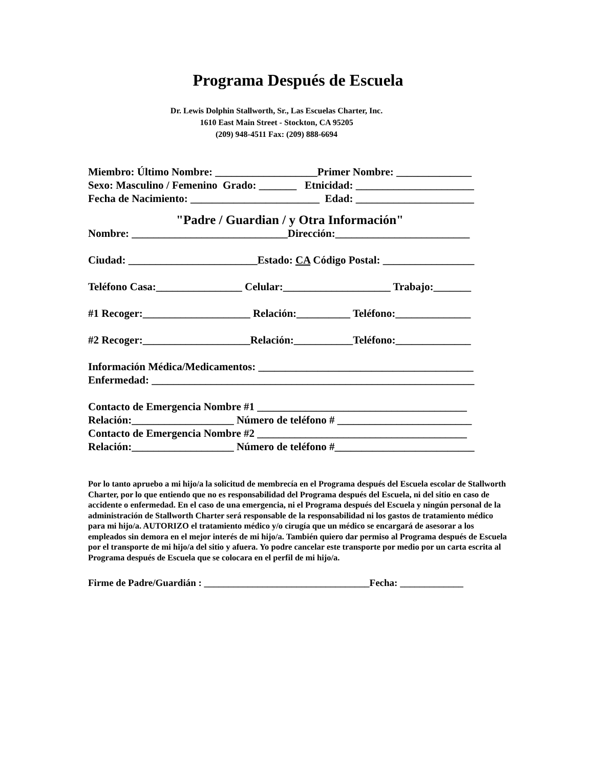Programa Después de Escuela
Dr. Lewis Dolphin Stallworth, Sr., Las Escuelas Charter, Inc.
1610 East Main Street - Stockton, CA 95205
(209) 948-4511 Fax: (209) 888-6694
Miembro: Último Nombre: ___________________Primer Nombre: ______________ Sexo: Masculino / Femenino Grado: _______ Etnicidad: ______________________ Fecha de Nacimiento: ________________________ Edad: ______________________
"Padre / Guardian / y Otra Información"
Nombre: _____________________________Dirección:_________________________ Ciudad: ________________________Estado: CA Código Postal: _________________ Teléfono Casa:________________ Celular:____________________ Trabajo:_______ #1 Recoger:____________________ Relación:__________ Teléfono:______________ #2 Recoger:____________________Relación:___________Teléfono:______________ Información Médica/Medicamentos: ________________________________________ Enfermedad: ____________________________________________________________ Contacto de Emergencia Nombre #1 _______________________________________ Relación:___________________ Número de teléfono # _________________________ Contacto de Emergencia Nombre #2 _______________________________________ Relación:___________________ Número de teléfono #__________________________
Por lo tanto apruebo a mi hijo/a la solicitud de membrecía en el Programa después del Escuela escolar de Stallworth Charter, por lo que entiendo que no es responsabilidad del Programa después del Escuela, ni del sitio en caso de accidente o enfermedad. En el caso de una emergencia, ni el Programa después del Escuela y ningún personal de la administración de Stallworth Charter será responsable de la responsabilidad ni los gastos de tratamiento médico para mi hijo/a. AUTORIZO el tratamiento médico y/o cirugía que un médico se encargará de asesorar a los empleados sin demora en el mejor interés de mi hijo/a. También quiero dar permiso al Programa después de Escuela por el transporte de mi hijo/a del sitio y afuera. Yo podre cancelar este transporte por medio por un carta escrita al Programa después de Escuela que se colocara en el perfil de mi hijo/a.
Firme de Padre/Guardián : __________________________________Fecha: _____________